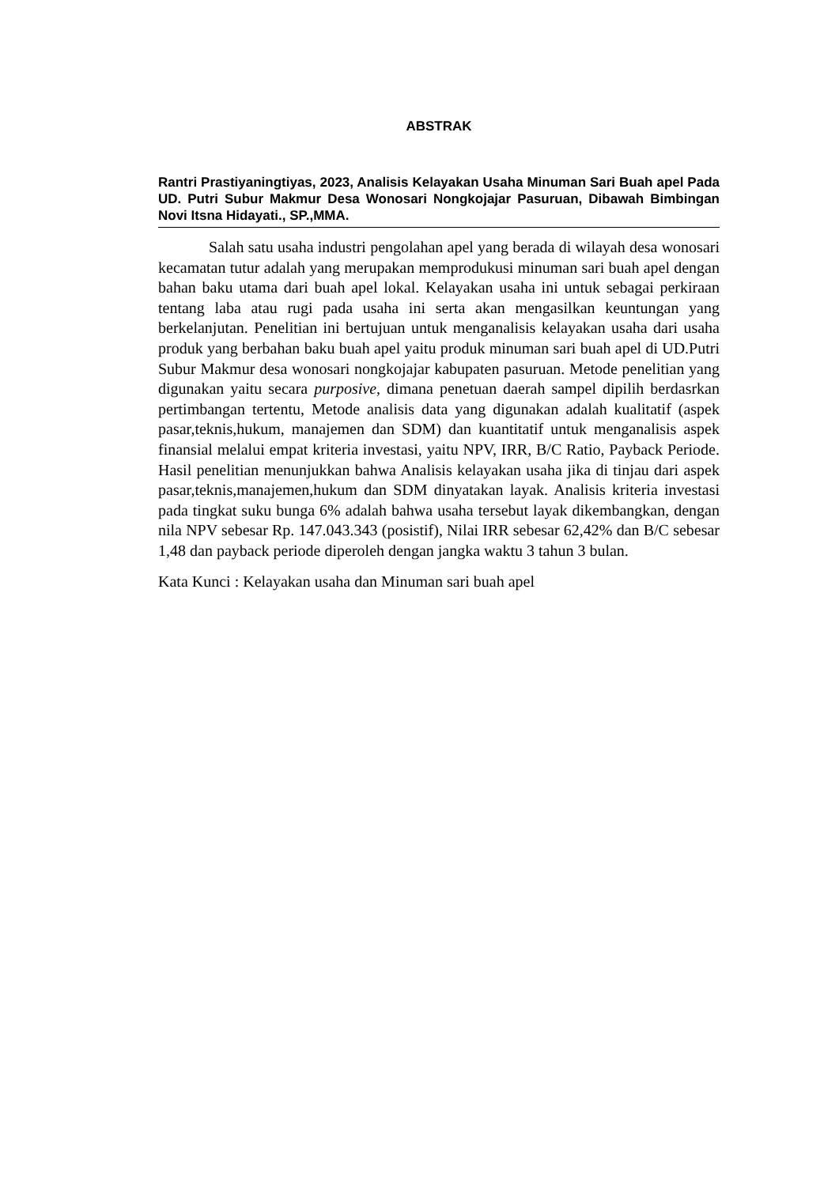ABSTRAK
Rantri Prastiyaningtiyas, 2023, Analisis Kelayakan Usaha Minuman Sari Buah apel Pada UD. Putri Subur Makmur Desa Wonosari Nongkojajar Pasuruan, Dibawah Bimbingan Novi Itsna Hidayati., SP.,MMA.
Salah satu usaha industri pengolahan apel yang berada di wilayah desa wonosari kecamatan tutur adalah yang merupakan memprodukusi minuman sari buah apel dengan bahan baku utama dari buah apel lokal. Kelayakan usaha ini untuk sebagai perkiraan tentang laba atau rugi pada usaha ini serta akan mengasilkan keuntungan yang berkelanjutan. Penelitian ini bertujuan untuk menganalisis kelayakan usaha dari usaha produk yang berbahan baku buah apel yaitu produk minuman sari buah apel di UD.Putri Subur Makmur desa wonosari nongkojajar kabupaten pasuruan. Metode penelitian yang digunakan yaitu secara purposive, dimana penetuan daerah sampel dipilih berdasrkan pertimbangan tertentu, Metode analisis data yang digunakan adalah kualitatif (aspek pasar,teknis,hukum, manajemen dan SDM) dan kuantitatif untuk menganalisis aspek finansial melalui empat kriteria investasi, yaitu NPV, IRR, B/C Ratio, Payback Periode. Hasil penelitian menunjukkan bahwa Analisis kelayakan usaha jika di tinjau dari aspek pasar,teknis,manajemen,hukum dan SDM dinyatakan layak. Analisis kriteria investasi pada tingkat suku bunga 6% adalah bahwa usaha tersebut layak dikembangkan, dengan nila NPV sebesar Rp. 147.043.343 (posistif), Nilai IRR sebesar 62,42% dan B/C sebesar 1,48 dan payback periode diperoleh dengan jangka waktu 3 tahun 3 bulan.
Kata Kunci : Kelayakan usaha dan Minuman sari buah apel